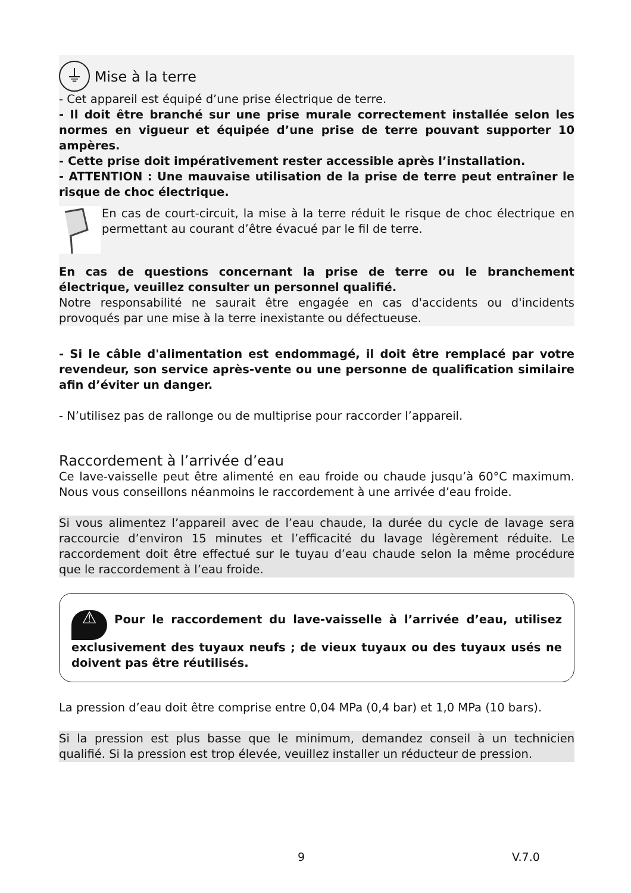⏚ Mise à la terre
- Cet appareil est équipé d’une prise électrique de terre.
- Il doit être branché sur une prise murale correctement installée selon les normes en vigueur et équipée d’une prise de terre pouvant supporter 10 ampères.
- Cette prise doit impérativement rester accessible après l’installation.
- ATTENTION : Une mauvaise utilisation de la prise de terre peut entraîner le risque de choc électrique.
En cas de court-circuit, la mise à la terre réduit le risque de choc électrique en permettant au courant d’être évacué par le fil de terre.
En cas de questions concernant la prise de terre ou le branchement électrique, veuillez consulter un personnel qualifié.
Notre responsabilité ne saurait être engagée en cas d'accidents ou d'incidents provoqués par une mise à la terre inexistante ou défectueuse.
- Si le câble d'alimentation est endommagé, il doit être remplacé par votre revendeur, son service après-vente ou une personne de qualification similaire afin d’éviter un danger.
- N’utilisez pas de rallonge ou de multiprise pour raccorder l’appareil.
Raccordement à l’arrivée d’eau
Ce lave-vaisselle peut être alimenté en eau froide ou chaude jusqu’à 60°C maximum. Nous vous conseillons néanmoins le raccordement à une arrivée d’eau froide.
Si vous alimentez l’appareil avec de l’eau chaude, la durée du cycle de lavage sera raccourcie d’environ 15 minutes et l’efficacité du lavage légèrement réduite. Le raccordement doit être effectué sur le tuyau d’eau chaude selon la même procédure que le raccordement à l’eau froide.
⚠ Pour le raccordement du lave-vaisselle à l’arrivée d’eau, utilisez exclusivement des tuyaux neufs ; de vieux tuyaux ou des tuyaux usés ne doivent pas être réutilisés.
La pression d’eau doit être comprise entre 0,04 MPa (0,4 bar) et 1,0 MPa (10 bars).
Si la pression est plus basse que le minimum, demandez conseil à un technicien qualifié. Si la pression est trop élevée, veuillez installer un réducteur de pression.
9 V.7.0